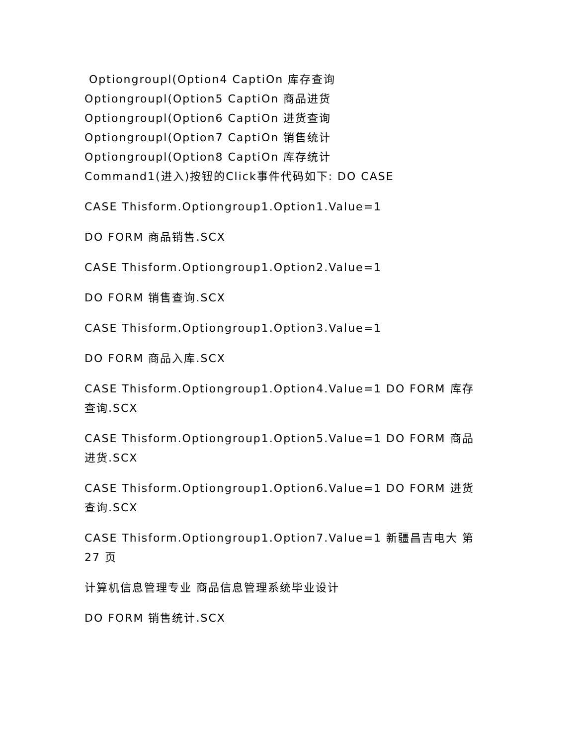Optiongroupl(Option4 CaptiOn 库存查询
Optiongroupl(Option5 CaptiOn 商品进货
Optiongroupl(Option6 CaptiOn 进货查询
Optiongroupl(Option7 CaptiOn 销售统计
Optiongroupl(Option8 CaptiOn 库存统计
Command1(进入)按钮的Click事件代码如下: DO CASE
CASE Thisform.Optiongroup1.Option1.Value=1
DO FORM 商品销售.SCX
CASE Thisform.Optiongroup1.Option2.Value=1
DO FORM 销售查询.SCX
CASE Thisform.Optiongroup1.Option3.Value=1
DO FORM 商品入库.SCX
CASE Thisform.Optiongroup1.Option4.Value=1 DO FORM 库存查询.SCX
CASE Thisform.Optiongroup1.Option5.Value=1 DO FORM 商品进货.SCX
CASE Thisform.Optiongroup1.Option6.Value=1 DO FORM 进货查询.SCX
CASE Thisform.Optiongroup1.Option7.Value=1 新疆昌吉电大 第 27 页
计算机信息管理专业 商品信息管理系统毕业设计
DO FORM 销售统计.SCX